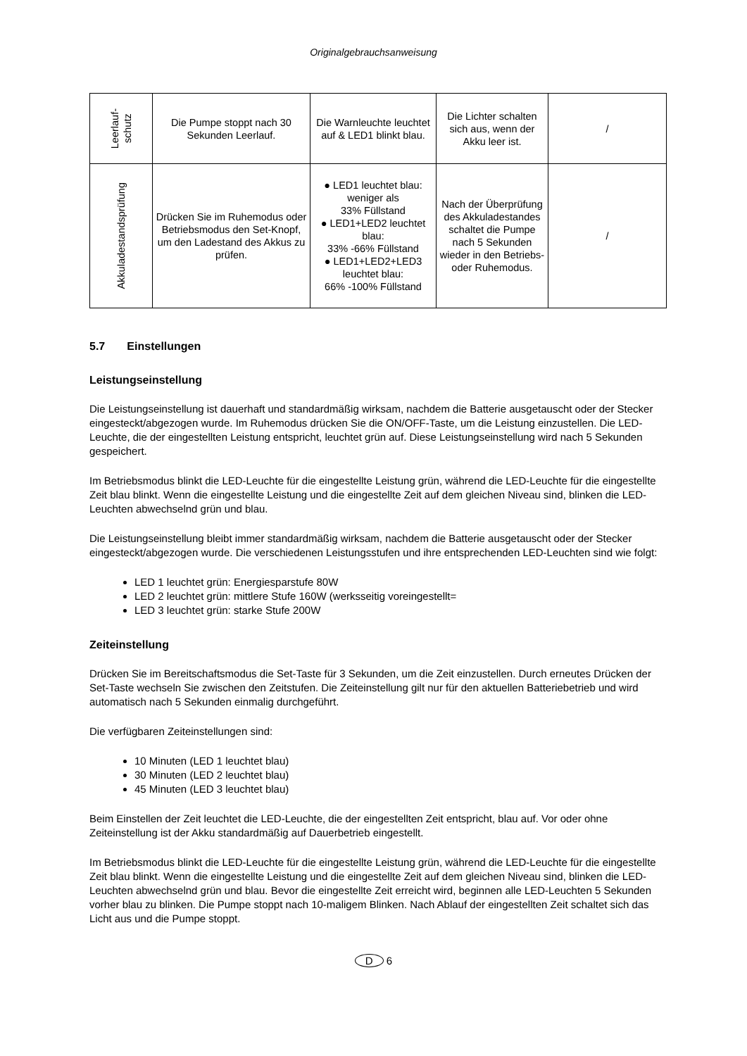Originalgebrauchsanweisung
| Leerlauf- schutz | Die Pumpe stoppt nach 30 Sekunden Leerlauf. | Die Warnleuchte leuchtet auf & LED1 blinkt blau. | Die Lichter schalten sich aus, wenn der Akku leer ist. | / |
| Akkuladestandsprüfung | Drücken Sie im Ruhemodus oder Betriebsmodus den Set-Knopf, um den Ladestand des Akkus zu prüfen. | ● LED1 leuchtet blau: weniger als 33% Füllstand ● LED1+LED2 leuchtet blau: 33% -66% Füllstand ● LED1+LED2+LED3 leuchtet blau: 66% -100% Füllstand | Nach der Überprüfung des Akkuladestandes schaltet die Pumpe nach 5 Sekunden wieder in den Betriebs- oder Ruhemodus. | / |
5.7 Einstellungen
Leistungseinstellung
Die Leistungseinstellung ist dauerhaft und standardmäßig wirksam, nachdem die Batterie ausgetauscht oder der Stecker eingesteckt/abgezogen wurde. Im Ruhemodus drücken Sie die ON/OFF-Taste, um die Leistung einzustellen. Die LED-Leuchte, die der eingestellten Leistung entspricht, leuchtet grün auf. Diese Leistungseinstellung wird nach 5 Sekunden gespeichert.
Im Betriebsmodus blinkt die LED-Leuchte für die eingestellte Leistung grün, während die LED-Leuchte für die eingestellte Zeit blau blinkt. Wenn die eingestellte Leistung und die eingestellte Zeit auf dem gleichen Niveau sind, blinken die LED-Leuchten abwechselnd grün und blau.
Die Leistungseinstellung bleibt immer standardmäßig wirksam, nachdem die Batterie ausgetauscht oder der Stecker eingesteckt/abgezogen wurde. Die verschiedenen Leistungsstufen und ihre entsprechenden LED-Leuchten sind wie folgt:
LED 1 leuchtet grün: Energiesparstufe 80W
LED 2 leuchtet grün: mittlere Stufe 160W (werksseitig voreingestellt=
LED 3 leuchtet grün: starke Stufe 200W
Zeiteinstellung
Drücken Sie im Bereitschaftsmodus die Set-Taste für 3 Sekunden, um die Zeit einzustellen. Durch erneutes Drücken der Set-Taste wechseln Sie zwischen den Zeitstufen. Die Zeiteinstellung gilt nur für den aktuellen Batteriebetrieb und wird automatisch nach 5 Sekunden einmalig durchgeführt.
Die verfügbaren Zeiteinstellungen sind:
10 Minuten (LED 1 leuchtet blau)
30 Minuten (LED 2 leuchtet blau)
45 Minuten (LED 3 leuchtet blau)
Beim Einstellen der Zeit leuchtet die LED-Leuchte, die der eingestellten Zeit entspricht, blau auf. Vor oder ohne Zeiteinstellung ist der Akku standardmäßig auf Dauerbetrieb eingestellt.
Im Betriebsmodus blinkt die LED-Leuchte für die eingestellte Leistung grün, während die LED-Leuchte für die eingestellte Zeit blau blinkt. Wenn die eingestellte Leistung und die eingestellte Zeit auf dem gleichen Niveau sind, blinken die LED-Leuchten abwechselnd grün und blau. Bevor die eingestellte Zeit erreicht wird, beginnen alle LED-Leuchten 5 Sekunden vorher blau zu blinken. Die Pumpe stoppt nach 10-maligem Blinken. Nach Ablauf der eingestellten Zeit schaltet sich das Licht aus und die Pumpe stoppt.
D 6